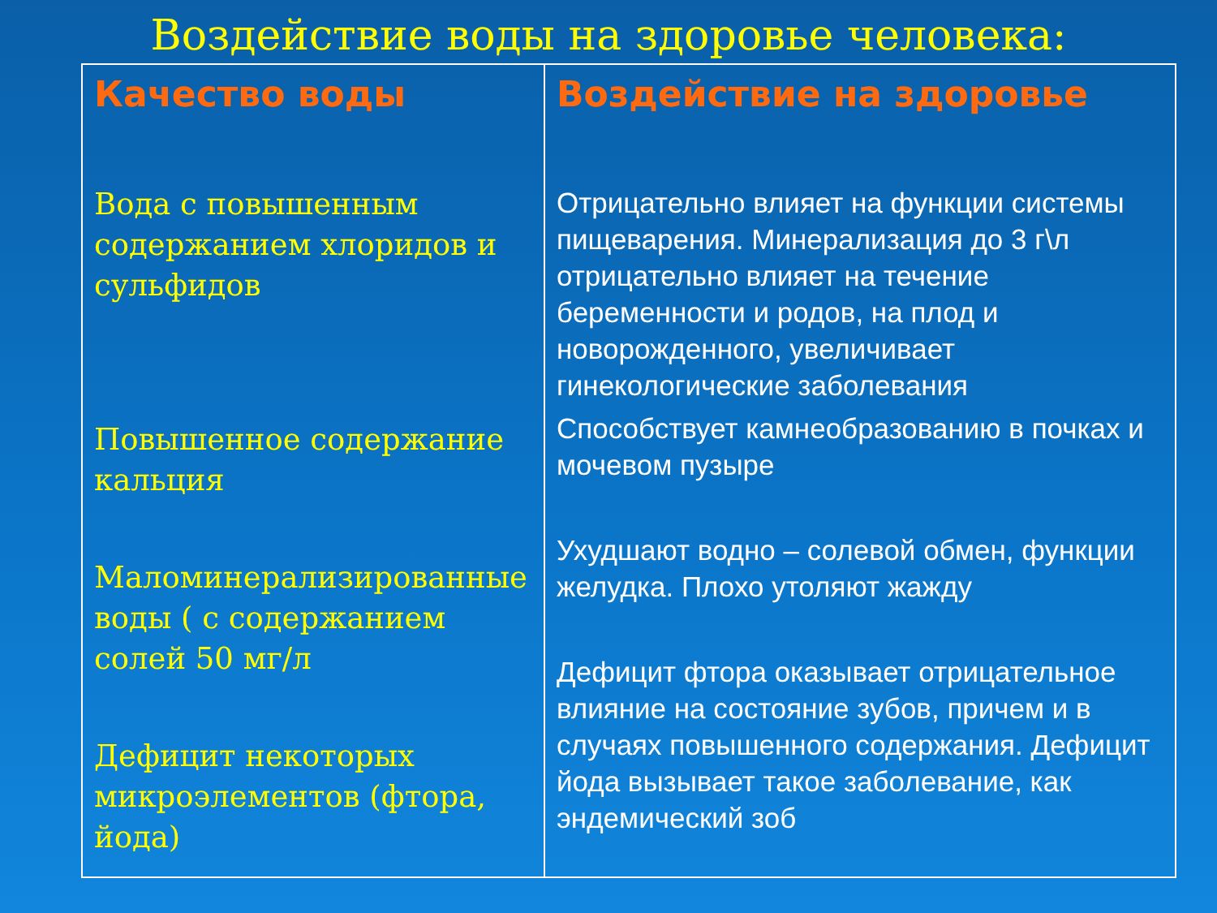Воздействие воды на здоровье человека:
| Качество воды Вода с повышенным содержанием хлоридов и сульфидов Повышенное содержание кальция Маломинерализированные воды ( с содержанием солей 50 мг/л Дефицит некоторых микроэлементов (фтора, йода) | Воздействие на здоровье Отрицательно влияет на функции системы пищеварения. Минерализация до 3 г\л отрицательно влияет на течение беременности и родов, на плод и новорожденного, увеличивает гинекологические заболевания Способствует камнеобразованию в почках и мочевом пузыре Ухудшают водно – солевой обмен, функции желудка. Плохо утоляют жажду Дефицит фтора оказывает отрицательное влияние на состояние зубов, причем и в случаях повышенного содержания. Дефицит йода вызывает такое заболевание, как эндемический зоб |